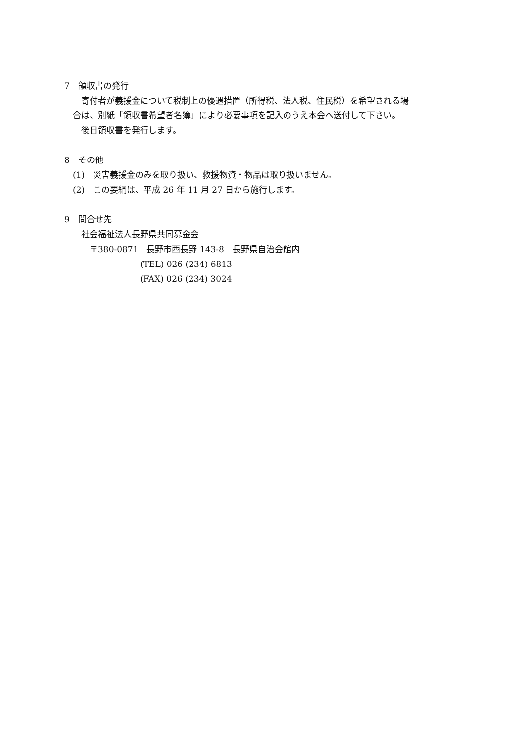7　領収書の発行
　　寄付者が義援金について税制上の優遇措置（所得税、法人税、住民税）を希望される場
　合は、別紙「領収書希望者名簿」により必要事項を記入のうえ本会へ送付して下さい。
　　後日領収書を発行します。
8　その他
　(1)　災害義援金のみを取り扱い、救援物資・物品は取り扱いません。
　(2)　この要綱は、平成 26 年 11 月 27 日から施行します。
9　問合せ先
　　社会福祉法人長野県共同募金会
　　　〒380-0871　長野市西長野 143-8　長野県自治会館内
　　　　　　　　　(TEL) 026 (234) 6813
　　　　　　　　　(FAX) 026 (234) 3024